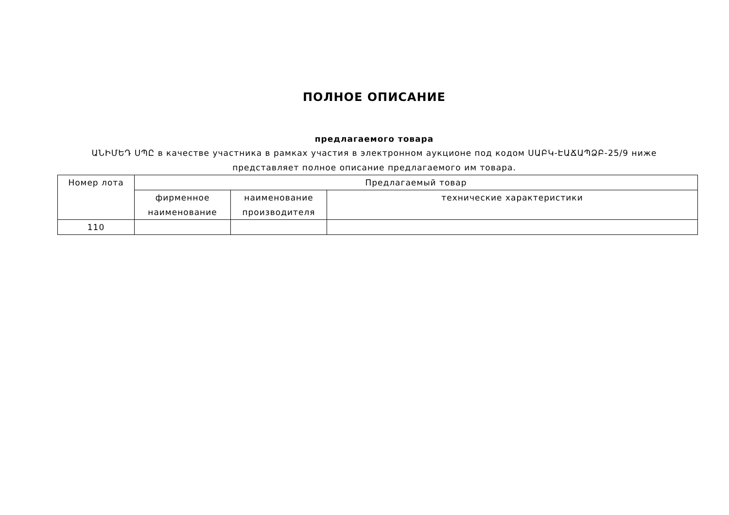ПОЛНОЕ ОПИСАНИЕ
предлагаемого товара
ԱՆԻՄԵԴ ՍՊԸ в качестве участника в рамках участия в электронном аукционе под кодом ՍԱԲԿ-ԷԱՃԱՊՁԲ-25/9 ниже представляет полное описание предлагаемого им товара.
| Номер лота | Предлагаемый товар | | |
| --- | --- | --- | --- |
| | фирменное наименование | наименование производителя | технические характеристики |
| 110 | | | |